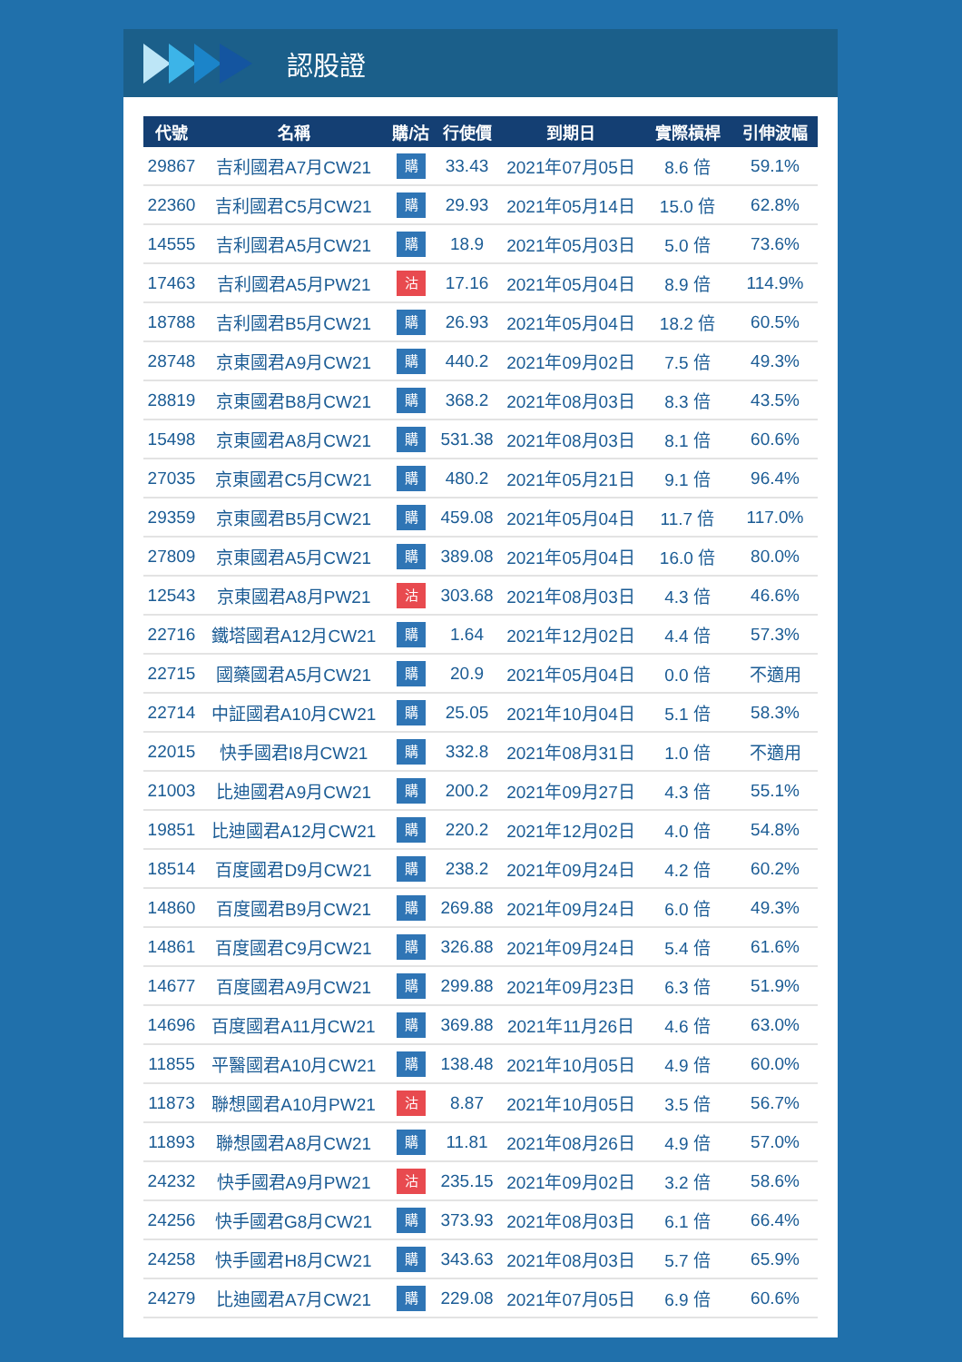認股證
| 代號 | 名稱 | 購/沽 | 行使價 | 到期日 | 實際槓桿 | 引伸波幅 |
| --- | --- | --- | --- | --- | --- | --- |
| 29867 | 吉利國君A7月CW21 | 購 | 33.43 | 2021年07月05日 | 8.6 倍 | 59.1% |
| 22360 | 吉利國君C5月CW21 | 購 | 29.93 | 2021年05月14日 | 15.0 倍 | 62.8% |
| 14555 | 吉利國君A5月CW21 | 購 | 18.9 | 2021年05月03日 | 5.0 倍 | 73.6% |
| 17463 | 吉利國君A5月PW21 | 沽 | 17.16 | 2021年05月04日 | 8.9 倍 | 114.9% |
| 18788 | 吉利國君B5月CW21 | 購 | 26.93 | 2021年05月04日 | 18.2 倍 | 60.5% |
| 28748 | 京東國君A9月CW21 | 購 | 440.2 | 2021年09月02日 | 7.5 倍 | 49.3% |
| 28819 | 京東國君B8月CW21 | 購 | 368.2 | 2021年08月03日 | 8.3 倍 | 43.5% |
| 15498 | 京東國君A8月CW21 | 購 | 531.38 | 2021年08月03日 | 8.1 倍 | 60.6% |
| 27035 | 京東國君C5月CW21 | 購 | 480.2 | 2021年05月21日 | 9.1 倍 | 96.4% |
| 29359 | 京東國君B5月CW21 | 購 | 459.08 | 2021年05月04日 | 11.7 倍 | 117.0% |
| 27809 | 京東國君A5月CW21 | 購 | 389.08 | 2021年05月04日 | 16.0 倍 | 80.0% |
| 12543 | 京東國君A8月PW21 | 沽 | 303.68 | 2021年08月03日 | 4.3 倍 | 46.6% |
| 22716 | 鐵塔國君A12月CW21 | 購 | 1.64 | 2021年12月02日 | 4.4 倍 | 57.3% |
| 22715 | 國藥國君A5月CW21 | 購 | 20.9 | 2021年05月04日 | 0.0 倍 | 不適用 |
| 22714 | 中証國君A10月CW21 | 購 | 25.05 | 2021年10月04日 | 5.1 倍 | 58.3% |
| 22015 | 快手國君I8月CW21 | 購 | 332.8 | 2021年08月31日 | 1.0 倍 | 不適用 |
| 21003 | 比迪國君A9月CW21 | 購 | 200.2 | 2021年09月27日 | 4.3 倍 | 55.1% |
| 19851 | 比迪國君A12月CW21 | 購 | 220.2 | 2021年12月02日 | 4.0 倍 | 54.8% |
| 18514 | 百度國君D9月CW21 | 購 | 238.2 | 2021年09月24日 | 4.2 倍 | 60.2% |
| 14860 | 百度國君B9月CW21 | 購 | 269.88 | 2021年09月24日 | 6.0 倍 | 49.3% |
| 14861 | 百度國君C9月CW21 | 購 | 326.88 | 2021年09月24日 | 5.4 倍 | 61.6% |
| 14677 | 百度國君A9月CW21 | 購 | 299.88 | 2021年09月23日 | 6.3 倍 | 51.9% |
| 14696 | 百度國君A11月CW21 | 購 | 369.88 | 2021年11月26日 | 4.6 倍 | 63.0% |
| 11855 | 平醫國君A10月CW21 | 購 | 138.48 | 2021年10月05日 | 4.9 倍 | 60.0% |
| 11873 | 聯想國君A10月PW21 | 沽 | 8.87 | 2021年10月05日 | 3.5 倍 | 56.7% |
| 11893 | 聯想國君A8月CW21 | 購 | 11.81 | 2021年08月26日 | 4.9 倍 | 57.0% |
| 24232 | 快手國君A9月PW21 | 沽 | 235.15 | 2021年09月02日 | 3.2 倍 | 58.6% |
| 24256 | 快手國君G8月CW21 | 購 | 373.93 | 2021年08月03日 | 6.1 倍 | 66.4% |
| 24258 | 快手國君H8月CW21 | 購 | 343.63 | 2021年08月03日 | 5.7 倍 | 65.9% |
| 24279 | 比迪國君A7月CW21 | 購 | 229.08 | 2021年07月05日 | 6.9 倍 | 60.6% |